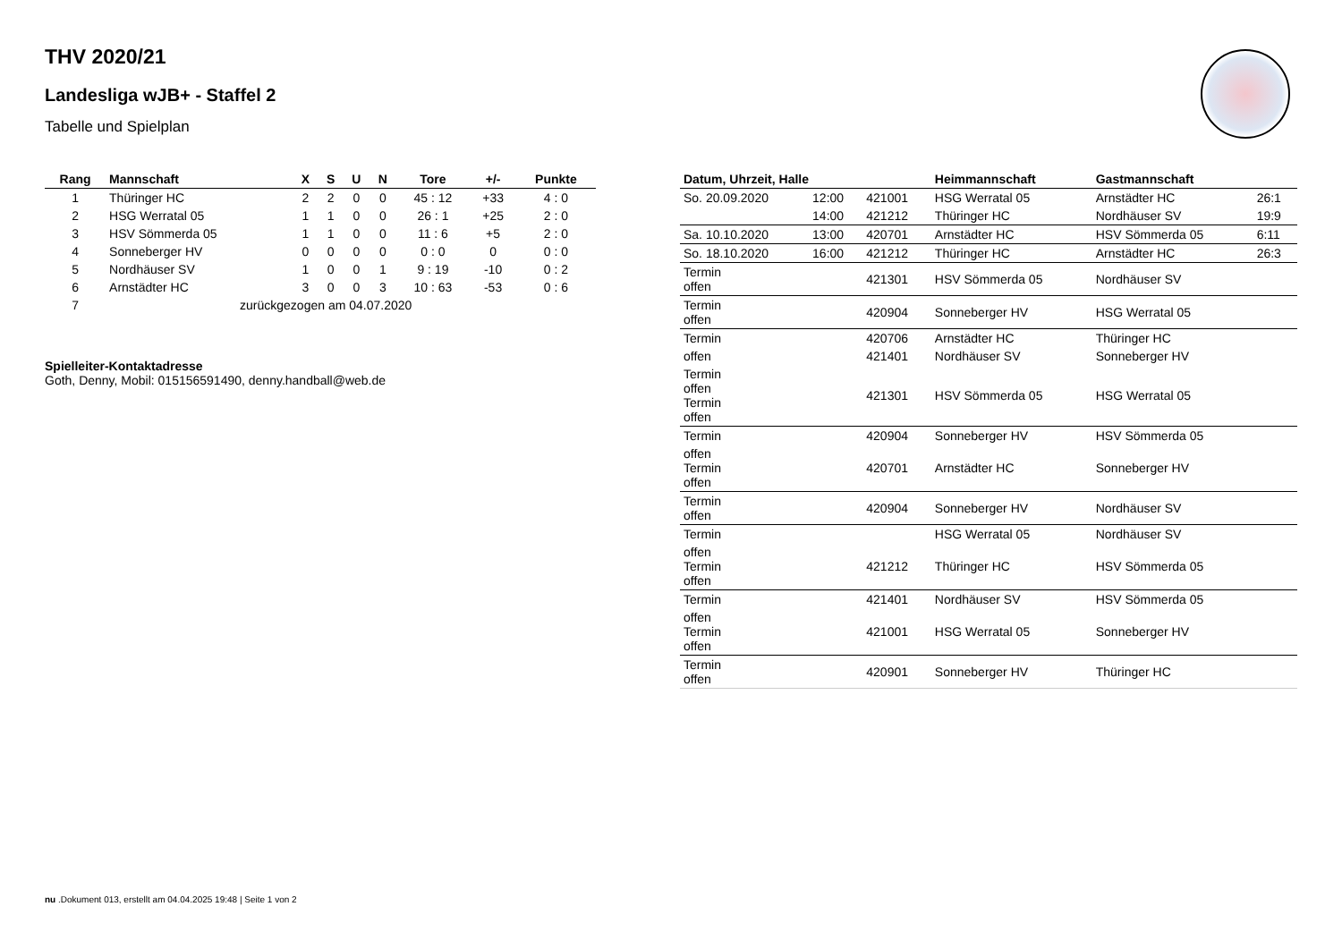THV 2020/21
Landesliga wJB+ - Staffel 2
Tabelle und Spielplan
| Rang | Mannschaft | X | S | U | N | Tore | +/- | Punkte |
| --- | --- | --- | --- | --- | --- | --- | --- | --- |
| 1 | Thüringer HC | 2 | 2 | 0 | 0 | 45 : 12 | +33 | 4 : 0 |
| 2 | HSG Werratal 05 | 1 | 1 | 0 | 0 | 26 : 1 | +25 | 2 : 0 |
| 3 | HSV Sömmerda 05 | 1 | 1 | 0 | 0 | 11 : 6 | +5 | 2 : 0 |
| 4 | Sonneberger HV | 0 | 0 | 0 | 0 | 0 : 0 | 0 | 0 : 0 |
| 5 | Nordhäuser SV | 1 | 0 | 0 | 1 | 9 : 19 | -10 | 0 : 2 |
| 6 | Arnstädter HC | 3 | 0 | 0 | 3 | 10 : 63 | -53 | 0 : 6 |
| 7 | zurückgezogen am 04.07.2020 | | | | | | | |
Spielleiter-Kontaktadresse
Goth, Denny, Mobil: 015156591490, denny.handball@web.de
| Datum, Uhrzeit, Halle | | | Heimmannschaft | Gastmannschaft | |
| --- | --- | --- | --- | --- | --- |
| So. 20.09.2020 | 12:00 | 421001 | HSG Werratal 05 | Arnstädter HC | 26:1 |
| | 14:00 | 421212 | Thüringer HC | Nordhäuser SV | 19:9 |
| Sa. 10.10.2020 | 13:00 | 420701 | Arnstädter HC | HSV Sömmerda 05 | 6:11 |
| So. 18.10.2020 | 16:00 | 421212 | Thüringer HC | Arnstädter HC | 26:3 |
| Termin offen | | 421301 | HSV Sömmerda 05 | Nordhäuser SV | |
| Termin offen | | 420904 | Sonneberger HV | HSG Werratal 05 | |
| Termin | | 420706 | Arnstädter HC | Thüringer HC | |
| offen | | 421401 | Nordhäuser SV | Sonneberger HV | |
| Termin offen Termin offen | | 421301 | HSV Sömmerda 05 | HSG Werratal 05 | |
| Termin | | 420904 | Sonneberger HV | HSV Sömmerda 05 | |
| offen Termin offen | | 420701 | Arnstädter HC | Sonneberger HV | |
| Termin offen | | 420904 | Sonneberger HV | Nordhäuser SV | |
| Termin | | | HSG Werratal 05 | Nordhäuser SV | |
| offen Termin offen | | 421212 | Thüringer HC | HSV Sömmerda 05 | |
| Termin | | 421401 | Nordhäuser SV | HSV Sömmerda 05 | |
| offen Termin offen | | 421001 | HSG Werratal 05 | Sonneberger HV | |
| Termin offen | | 420901 | Sonneberger HV | Thüringer HC | |
nu .Dokument 013, erstellt am 04.04.2025 19:48 | Seite 1 von 2